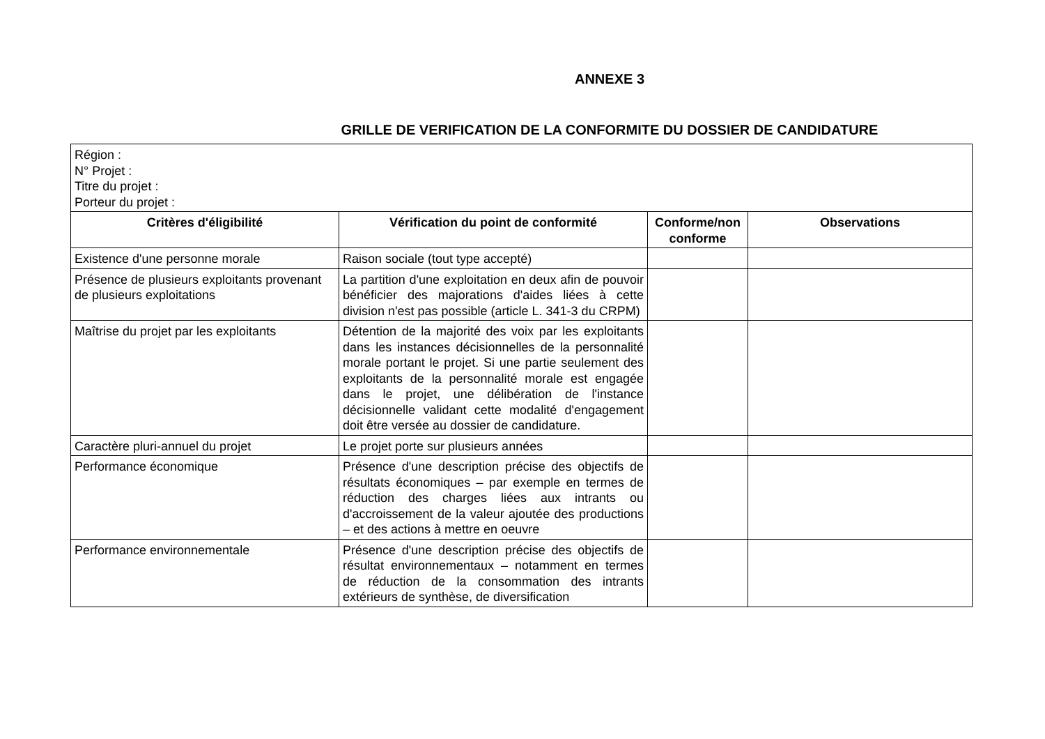ANNEXE 3
GRILLE DE VERIFICATION DE LA CONFORMITE DU DOSSIER DE CANDIDATURE
| Région : N° Projet : Titre du projet : Porteur du projet : | | | |
| Critères d'éligibilité | Vérification du point de conformité | Conforme/non conforme | Observations |
| Existence d'une personne morale | Raison sociale (tout type accepté) | | |
| Présence de plusieurs exploitants provenant de plusieurs exploitations | La partition d'une exploitation en deux afin de pouvoir bénéficier des majorations d'aides liées à cette division n'est pas possible (article L. 341-3 du CRPM) | | |
| Maîtrise du projet par les exploitants | Détention de la majorité des voix par les exploitants dans les instances décisionnelles de la personnalité morale portant le projet. Si une partie seulement des exploitants de la personnalité morale est engagée dans le projet, une délibération de l'instance décisionnelle validant cette modalité d'engagement doit être versée au dossier de candidature. | | |
| Caractère pluri-annuel du projet | Le projet porte sur plusieurs années | | |
| Performance économique | Présence d'une description précise des objectifs de résultats économiques – par exemple en termes de réduction des charges liées aux intrants ou d'accroissement de la valeur ajoutée des productions – et des actions à mettre en oeuvre | | |
| Performance environnementale | Présence d'une description précise des objectifs de résultat environnementaux – notamment en termes de réduction de la consommation des intrants extérieurs de synthèse, de diversification | | |